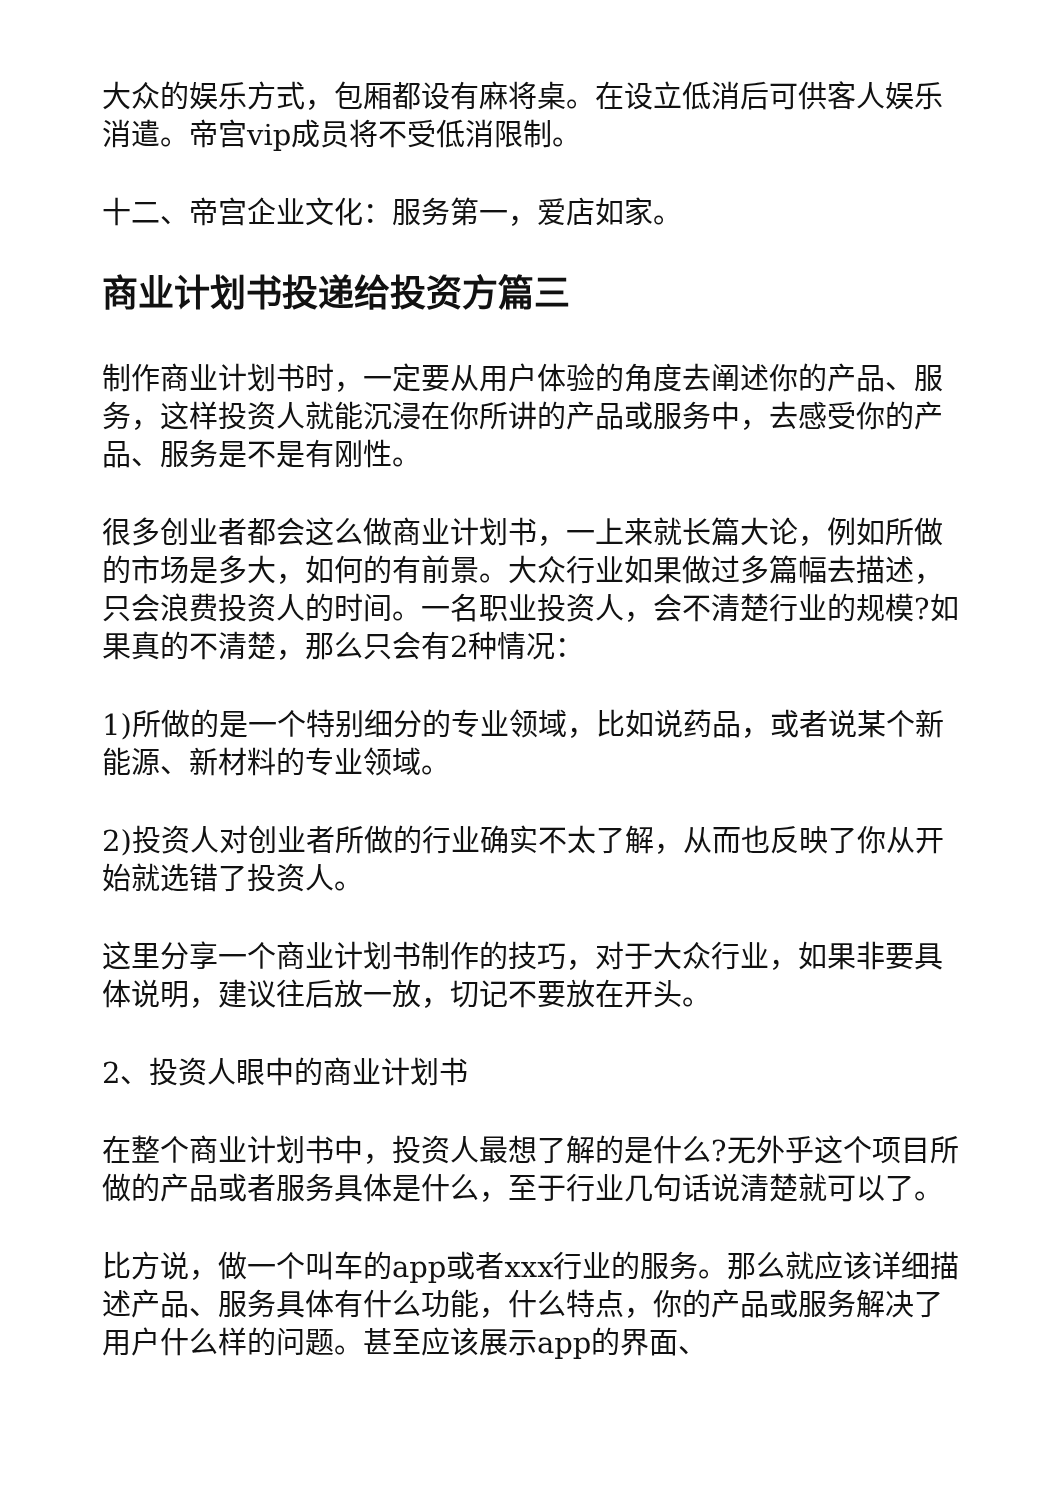大众的娱乐方式，包厢都设有麻将桌。在设立低消后可供客人娱乐消遣。帝宫vip成员将不受低消限制。
十二、帝宫企业文化：服务第一，爱店如家。
商业计划书投递给投资方篇三
制作商业计划书时，一定要从用户体验的角度去阐述你的产品、服务，这样投资人就能沉浸在你所讲的产品或服务中，去感受你的产品、服务是不是有刚性。
很多创业者都会这么做商业计划书，一上来就长篇大论，例如所做的市场是多大，如何的有前景。大众行业如果做过多篇幅去描述，只会浪费投资人的时间。一名职业投资人，会不清楚行业的规模?如果真的不清楚，那么只会有2种情况：
1)所做的是一个特别细分的专业领域，比如说药品，或者说某个新能源、新材料的专业领域。
2)投资人对创业者所做的行业确实不太了解，从而也反映了你从开始就选错了投资人。
这里分享一个商业计划书制作的技巧，对于大众行业，如果非要具体说明，建议往后放一放，切记不要放在开头。
2、投资人眼中的商业计划书
在整个商业计划书中，投资人最想了解的是什么?无外乎这个项目所做的产品或者服务具体是什么，至于行业几句话说清楚就可以了。
比方说，做一个叫车的app或者xxx行业的服务。那么就应该详细描述产品、服务具体有什么功能，什么特点，你的产品或服务解决了用户什么样的问题。甚至应该展示app的界面、